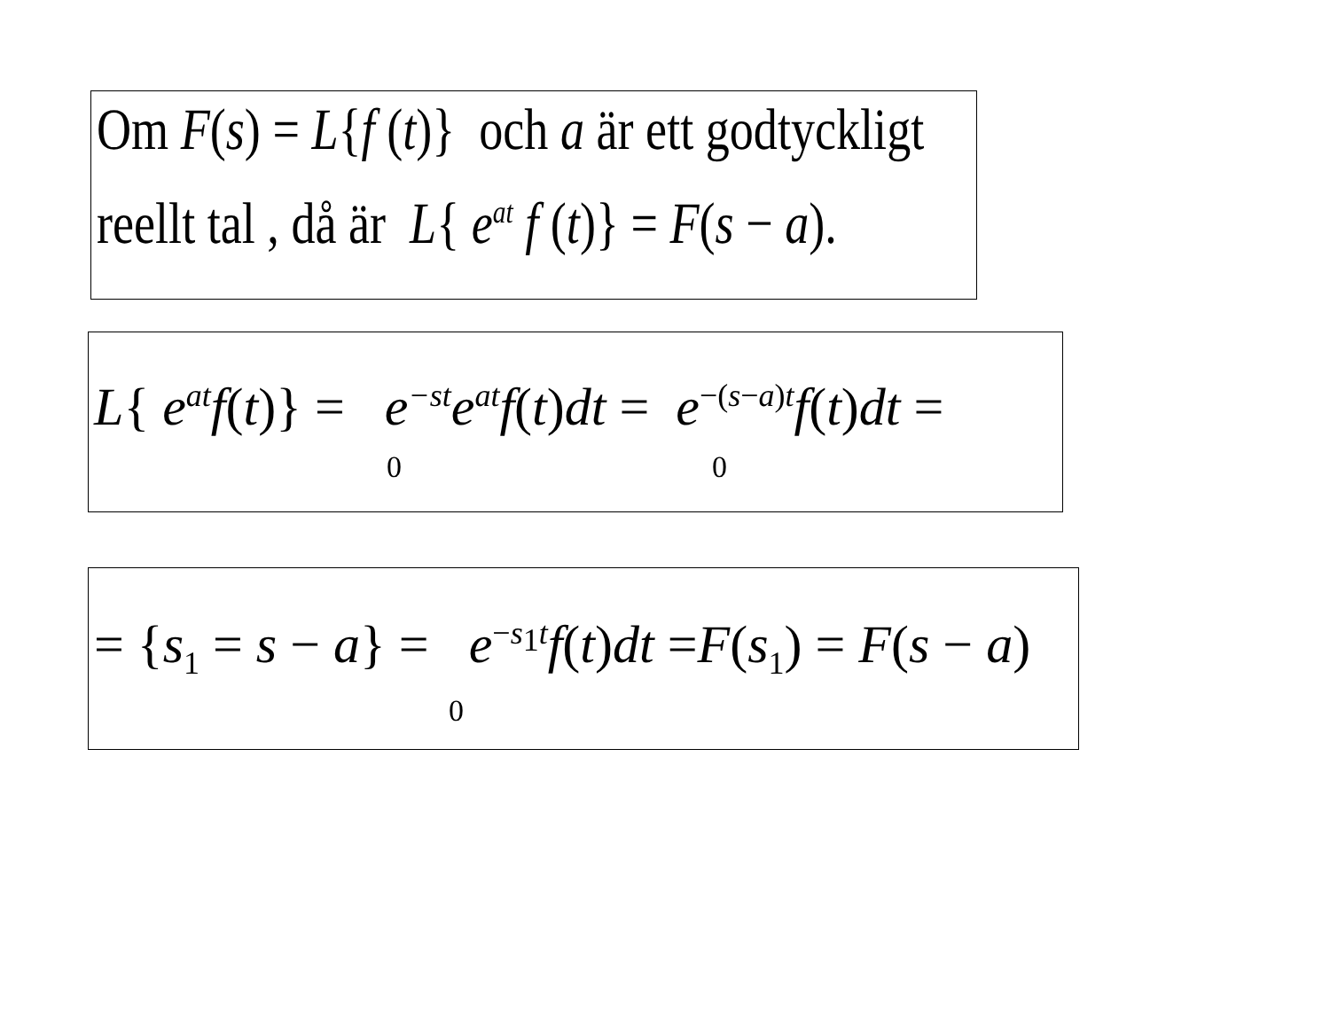Om F(s) = L{f (t)} och a är ett godtyckligt
reellt tal , då är L{ e<sup>at</sup> f (t)} = F(s − a).
L{ e<sup>at</sup>f(t)} = e<sup>−st</sup>e<sup>at</sup>f(t)dt = e<sup>−(s−a)t</sup>f(t)dt =
0 0
= {s<sub>1</sub> = s − a} = e<sup>−s<sub>1</sub>t</sup>f(t)dt =F(s<sub>1</sub>) = F(s − a)
0